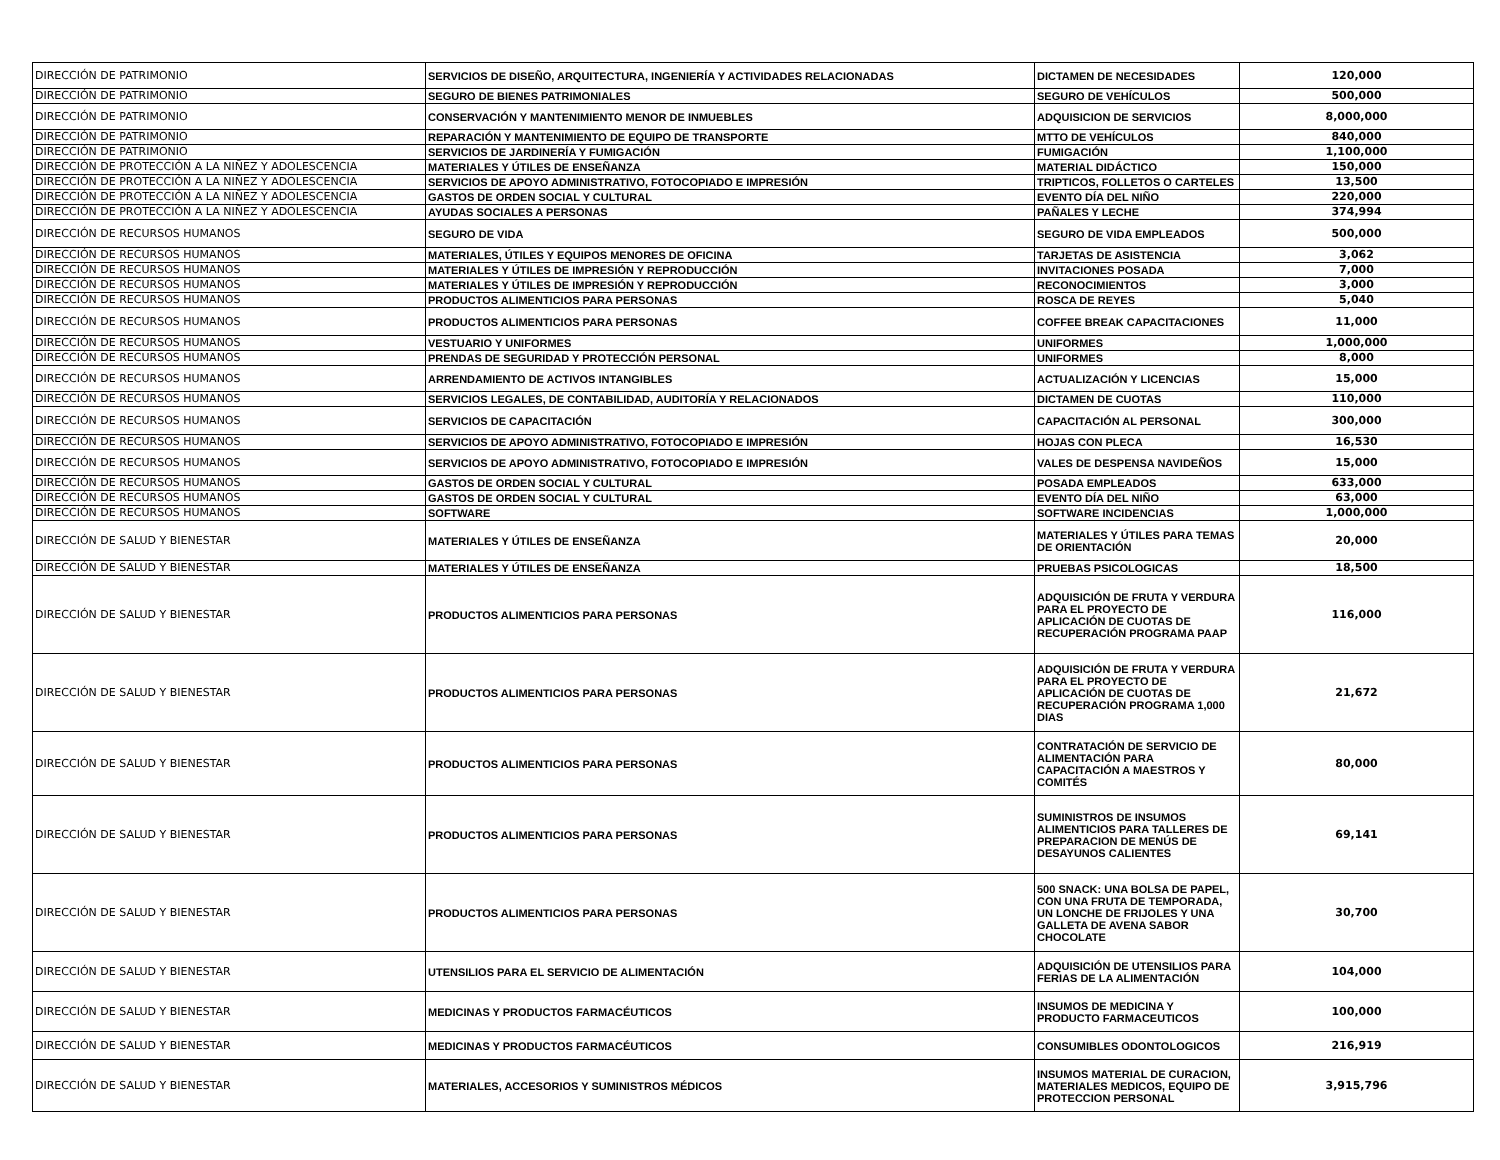| DIRECCIÓN DE PATRIMONIO | SERVICIOS DE DISEÑO, ARQUITECTURA, INGENIERÍA Y ACTIVIDADES RELACIONADAS | DICTAMEN DE NECESIDADES | 120,000 |
| DIRECCIÓN DE PATRIMONIO | SEGURO DE BIENES PATRIMONIALES | SEGURO DE VEHÍCULOS | 500,000 |
| DIRECCIÓN DE PATRIMONIO | CONSERVACIÓN Y MANTENIMIENTO MENOR DE INMUEBLES | ADQUISICION DE SERVICIOS | 8,000,000 |
| DIRECCIÓN DE PATRIMONIO | REPARACIÓN Y MANTENIMIENTO DE EQUIPO DE TRANSPORTE | MTTO DE VEHÍCULOS | 840,000 |
| DIRECCIÓN DE PATRIMONIO | SERVICIOS DE JARDINERÍA Y FUMIGACIÓN | FUMIGACIÓN | 1,100,000 |
| DIRECCIÓN DE PROTECCIÓN A LA NIÑEZ Y ADOLESCENCIA | MATERIALES Y ÚTILES DE ENSEÑANZA | MATERIAL DIDÁCTICO | 150,000 |
| DIRECCIÓN DE PROTECCIÓN A LA NIÑEZ Y ADOLESCENCIA | SERVICIOS DE APOYO ADMINISTRATIVO, FOTOCOPIADO E IMPRESIÓN | TRIPTICOS, FOLLETOS O CARTELES | 13,500 |
| DIRECCIÓN DE PROTECCIÓN A LA NIÑEZ Y ADOLESCENCIA | GASTOS DE ORDEN SOCIAL Y CULTURAL | EVENTO DÍA DEL NIÑO | 220,000 |
| DIRECCIÓN DE PROTECCIÓN A LA NIÑEZ Y ADOLESCENCIA | AYUDAS SOCIALES A PERSONAS | PAÑALES Y LECHE | 374,994 |
| DIRECCIÓN DE RECURSOS HUMANOS | SEGURO DE VIDA | SEGURO DE VIDA EMPLEADOS | 500,000 |
| DIRECCIÓN DE RECURSOS HUMANOS | MATERIALES, ÚTILES Y EQUIPOS MENORES DE OFICINA | TARJETAS DE ASISTENCIA | 3,062 |
| DIRECCIÓN DE RECURSOS HUMANOS | MATERIALES Y ÚTILES DE IMPRESIÓN Y REPRODUCCIÓN | INVITACIONES POSADA | 7,000 |
| DIRECCIÓN DE RECURSOS HUMANOS | MATERIALES Y ÚTILES DE IMPRESIÓN Y REPRODUCCIÓN | RECONOCIMIENTOS | 3,000 |
| DIRECCIÓN DE RECURSOS HUMANOS | PRODUCTOS ALIMENTICIOS PARA PERSONAS | ROSCA DE REYES | 5,040 |
| DIRECCIÓN DE RECURSOS HUMANOS | PRODUCTOS ALIMENTICIOS PARA PERSONAS | COFFEE BREAK CAPACITACIONES | 11,000 |
| DIRECCIÓN DE RECURSOS HUMANOS | VESTUARIO Y UNIFORMES | UNIFORMES | 1,000,000 |
| DIRECCIÓN DE RECURSOS HUMANOS | PRENDAS DE SEGURIDAD Y PROTECCIÓN PERSONAL | UNIFORMES | 8,000 |
| DIRECCIÓN DE RECURSOS HUMANOS | ARRENDAMIENTO DE ACTIVOS INTANGIBLES | ACTUALIZACIÓN Y LICENCIAS | 15,000 |
| DIRECCIÓN DE RECURSOS HUMANOS | SERVICIOS LEGALES, DE CONTABILIDAD, AUDITORÍA Y RELACIONADOS | DICTAMEN DE CUOTAS | 110,000 |
| DIRECCIÓN DE RECURSOS HUMANOS | SERVICIOS DE CAPACITACIÓN | CAPACITACIÓN AL PERSONAL | 300,000 |
| DIRECCIÓN DE RECURSOS HUMANOS | SERVICIOS DE APOYO ADMINISTRATIVO, FOTOCOPIADO E IMPRESIÓN | HOJAS CON PLECA | 16,530 |
| DIRECCIÓN DE RECURSOS HUMANOS | SERVICIOS DE APOYO ADMINISTRATIVO, FOTOCOPIADO E IMPRESIÓN | VALES DE DESPENSA NAVIDEÑOS | 15,000 |
| DIRECCIÓN DE RECURSOS HUMANOS | GASTOS DE ORDEN SOCIAL Y CULTURAL | POSADA EMPLEADOS | 633,000 |
| DIRECCIÓN DE RECURSOS HUMANOS | GASTOS DE ORDEN SOCIAL Y CULTURAL | EVENTO DÍA DEL NIÑO | 63,000 |
| DIRECCIÓN DE RECURSOS HUMANOS | SOFTWARE | SOFTWARE INCIDENCIAS | 1,000,000 |
| DIRECCIÓN DE SALUD Y BIENESTAR | MATERIALES Y ÚTILES DE ENSEÑANZA | MATERIALES Y ÚTILES PARA TEMAS DE ORIENTACIÓN | 20,000 |
| DIRECCIÓN DE SALUD Y BIENESTAR | MATERIALES Y ÚTILES DE ENSEÑANZA | PRUEBAS PSICOLOGICAS | 18,500 |
| DIRECCIÓN DE SALUD Y BIENESTAR | PRODUCTOS ALIMENTICIOS PARA PERSONAS | ADQUISICIÓN DE FRUTA Y VERDURA PARA EL PROYECTO DE APLICACIÓN DE CUOTAS DE RECUPERACIÓN PROGRAMA PAAP | 116,000 |
| DIRECCIÓN DE SALUD Y BIENESTAR | PRODUCTOS ALIMENTICIOS PARA PERSONAS | ADQUISICIÓN DE FRUTA Y VERDURA PARA EL PROYECTO DE APLICACIÓN DE CUOTAS DE RECUPERACIÓN PROGRAMA 1,000 DIAS | 21,672 |
| DIRECCIÓN DE SALUD Y BIENESTAR | PRODUCTOS ALIMENTICIOS PARA PERSONAS | CONTRATACIÓN DE SERVICIO DE ALIMENTACIÓN PARA CAPACITACIÓN A MAESTROS Y COMITÉS | 80,000 |
| DIRECCIÓN DE SALUD Y BIENESTAR | PRODUCTOS ALIMENTICIOS PARA PERSONAS | SUMINISTROS DE INSUMOS ALIMENTICIOS PARA TALLERES DE PREPARACION DE MENÚS DE DESAYUNOS CALIENTES | 69,141 |
| DIRECCIÓN DE SALUD Y BIENESTAR | PRODUCTOS ALIMENTICIOS PARA PERSONAS | 500 SNACK: UNA BOLSA DE PAPEL, CON UNA FRUTA DE TEMPORADA, UN LONCHE DE FRIJOLES Y UNA GALLETA DE AVENA SABOR CHOCOLATE | 30,700 |
| DIRECCIÓN DE SALUD Y BIENESTAR | UTENSILIOS PARA EL SERVICIO DE ALIMENTACIÓN | ADQUISICIÓN DE UTENSILIOS PARA FERIAS DE LA ALIMENTACIÓN | 104,000 |
| DIRECCIÓN DE SALUD Y BIENESTAR | MEDICINAS Y PRODUCTOS FARMACÉUTICOS | INSUMOS DE MEDICINA Y PRODUCTO FARMACEUTICOS | 100,000 |
| DIRECCIÓN DE SALUD Y BIENESTAR | MEDICINAS Y PRODUCTOS FARMACÉUTICOS | CONSUMIBLES ODONTOLOGICOS | 216,919 |
| DIRECCIÓN DE SALUD Y BIENESTAR | MATERIALES, ACCESORIOS Y SUMINISTROS MÉDICOS | INSUMOS MATERIAL DE CURACION, MATERIALES MEDICOS, EQUIPO DE PROTECCION PERSONAL | 3,915,796 |